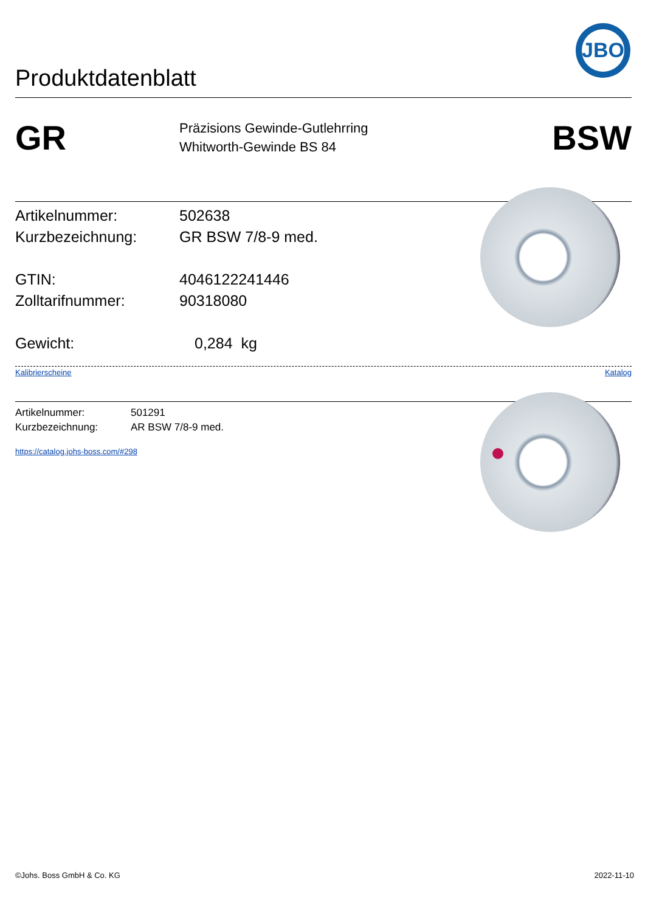Produktdatenblatt
JBO
GR
Präzisions Gewinde-Gutlehrring
Whitworth-Gewinde BS 84
BSW
Artikelnummer: 502638
Kurzbezeichnung: GR BSW 7/8-9 med.
GTIN: 4046122241446
Zolltarifnummer: 90318080
Gewicht: 0,284 kg
Kalibrierscheine Katalog
Artikelnummer: 501291
Kurzbezeichnung: AR BSW 7/8-9 med.
https://catalog.johs-boss.com/#298
©Johs. Boss GmbH & Co. KG 2022-11-10